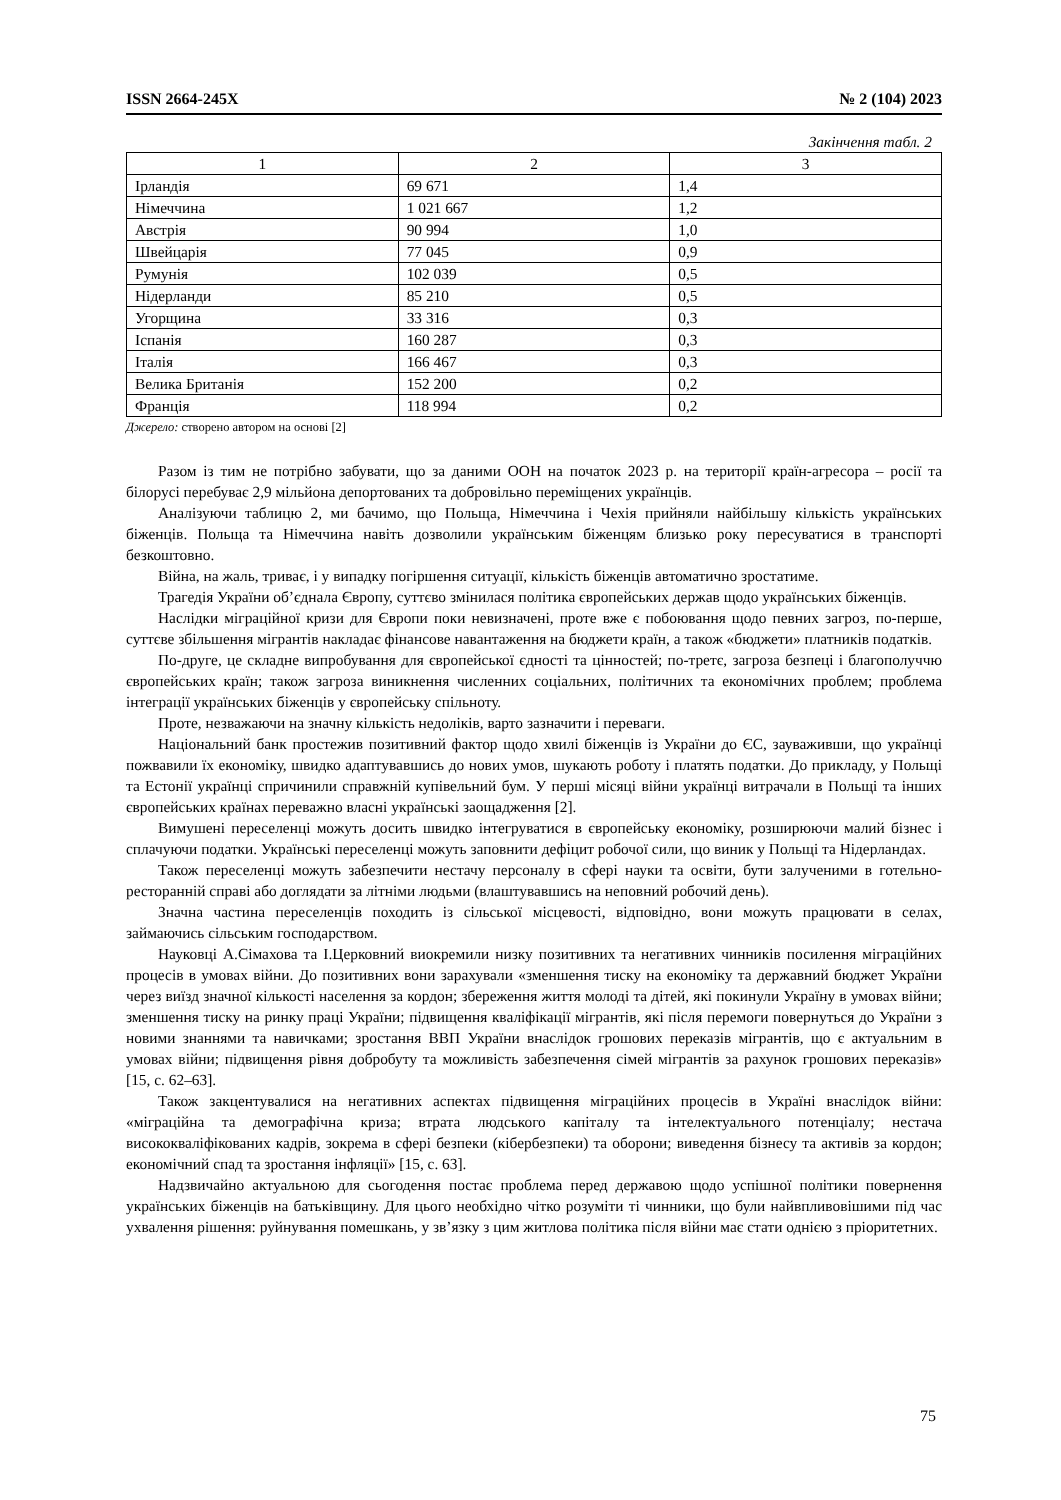ISSN 2664-245X № 2 (104) 2023
Закінчення табл. 2
| 1 | 2 | 3 |
| --- | --- | --- |
| Ірландія | 69 671 | 1,4 |
| Німеччина | 1 021 667 | 1,2 |
| Австрія | 90 994 | 1,0 |
| Швейцарія | 77 045 | 0,9 |
| Румунія | 102 039 | 0,5 |
| Нідерланди | 85 210 | 0,5 |
| Угорщина | 33 316 | 0,3 |
| Іспанія | 160 287 | 0,3 |
| Італія | 166 467 | 0,3 |
| Велика Британія | 152 200 | 0,2 |
| Франція | 118 994 | 0,2 |
Джерело: створено автором на основі [2]
Разом із тим не потрібно забувати, що за даними ООН на початок 2023 р. на території країн-агресора – росії та білорусі перебуває 2,9 мільйона депортованих та добровільно переміщених українців.
Аналізуючи таблицю 2, ми бачимо, що Польща, Німеччина і Чехія прийняли найбільшу кількість українських біженців. Польща та Німеччина навіть дозволили українським біженцям близько року пересуватися в транспорті безкоштовно.
Війна, на жаль, триває, і у випадку погіршення ситуації, кількість біженців автоматично зростатиме.
Трагедія України об’єднала Європу, суттєво змінилася політика європейських держав щодо українських біженців.
Наслідки міграційної кризи для Європи поки невизначені, проте вже є побоювання щодо певних загроз, по-перше, суттєве збільшення мігрантів накладає фінансове навантаження на бюджети країн, а також «бюджети» платників податків.
По-друге, це складне випробування для європейської єдності та цінностей; по-третє, загроза безпеці і благополуччю європейських країн; також загроза виникнення численних соціальних, політичних та економічних проблем; проблема інтеграції українських біженців у європейську спільноту.
Проте, незважаючи на значну кількість недоліків, варто зазначити і переваги.
Національний банк простежив позитивний фактор щодо хвилі біженців із України до ЄС, зауваживши, що українці пожвавили їх економіку, швидко адаптувавшись до нових умов, шукають роботу і платять податки. До прикладу, у Польщі та Естонії українці спричинили справжній купівельний бум. У перші місяці війни українці витрачали в Польщі та інших європейських країнах переважно власні українські заощадження [2].
Вимушені переселенці можуть досить швидко інтегруватися в європейську економіку, розширюючи малий бізнес і сплачуючи податки. Українські переселенці можуть заповнити дефіцит робочої сили, що виник у Польщі та Нідерландах.
Також переселенці можуть забезпечити нестачу персоналу в сфері науки та освіти, бути залученими в готельно-ресторанній справі або доглядати за літніми людьми (влаштувавшись на неповний робочий день).
Значна частина переселенців походить із сільської місцевості, відповідно, вони можуть працювати в селах, займаючись сільським господарством.
Науковці А.Сімахова та І.Церковний виокремили низку позитивних та негативних чинників посилення міграційних процесів в умовах війни. До позитивних вони зарахували «зменшення тиску на економіку та державний бюджет України через виїзд значної кількості населення за кордон; збереження життя молоді та дітей, які покинули Україну в умовах війни; зменшення тиску на ринку праці України; підвищення кваліфікації мігрантів, які після перемоги повернуться до України з новими знаннями та навичками; зростання ВВП України внаслідок грошових переказів мігрантів, що є актуальним в умовах війни; підвищення рівня добробуту та можливість забезпечення сімей мігрантів за рахунок грошових переказів» [15, с. 62–63].
Також закцентувалися на негативних аспектах підвищення міграційних процесів в Україні внаслідок війни: «міграційна та демографічна криза; втрата людського капіталу та інтелектуального потенціалу; нестача висококваліфікованих кадрів, зокрема в сфері безпеки (кібербезпеки) та оборони; виведення бізнесу та активів за кордон; економічний спад та зростання інфляції» [15, с. 63].
Надзвичайно актуальною для сьогодення постає проблема перед державою щодо успішної політики повернення українських біженців на батьківщину. Для цього необхідно чітко розуміти ті чинники, що були найвпливовішими під час ухвалення рішення: руйнування помешкань, у зв’язку з цим житлова політика після війни має стати однією з пріоритетних.
75